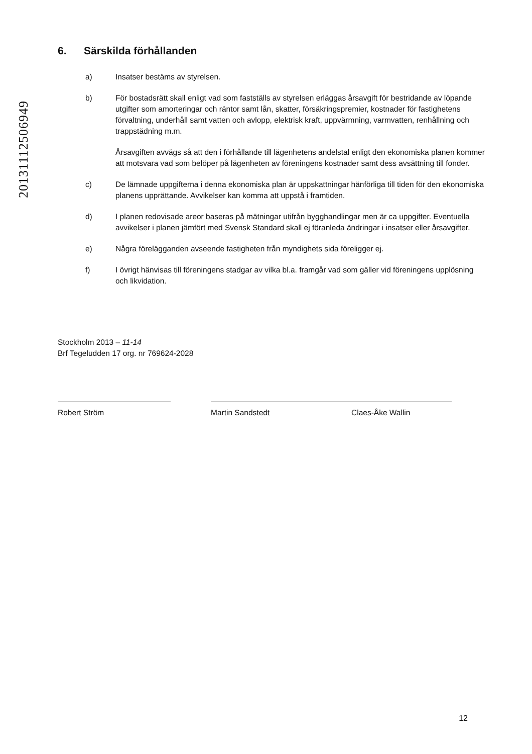20131112506949
6. Särskilda förhållanden
a) Insatser bestäms av styrelsen.
b) För bostadsrätt skall enligt vad som fastställs av styrelsen erläggas årsavgift för bestridande av löpande utgifter som amorteringar och räntor samt lån, skatter, försäkringspremier, kostnader för fastighetens förvaltning, underhåll samt vatten och avlopp, elektrisk kraft, uppvärmning, varmvatten, renhållning och trappstädning m.m.
Årsavgiften avvägs så att den i förhållande till lägenhetens andelstal enligt den ekonomiska planen kommer att motsvara vad som belöper på lägenheten av föreningens kostnader samt dess avsättning till fonder.
c) De lämnade uppgifterna i denna ekonomiska plan är uppskattningar hänförliga till tiden för den ekonomiska planens upprättande. Avvikelser kan komma att uppstå i framtiden.
d) I planen redovisade areor baseras på mätningar utifrån bygghandlingar men är ca uppgifter. Eventuella avvikelser i planen jämfört med Svensk Standard skall ej föranleda ändringar i insatser eller årsavgifter.
e) Några förelägganden avseende fastigheten från myndighets sida föreligger ej.
f) I övrigt hänvisas till föreningens stadgar av vilka bl.a. framgår vad som gäller vid föreningens upplösning och likvidation.
Stockholm 2013 – 11-14
Brf Tegeludden 17 org. nr 769624-2028
Robert Ström Martin Sandstedt Claes-Åke Wallin
12